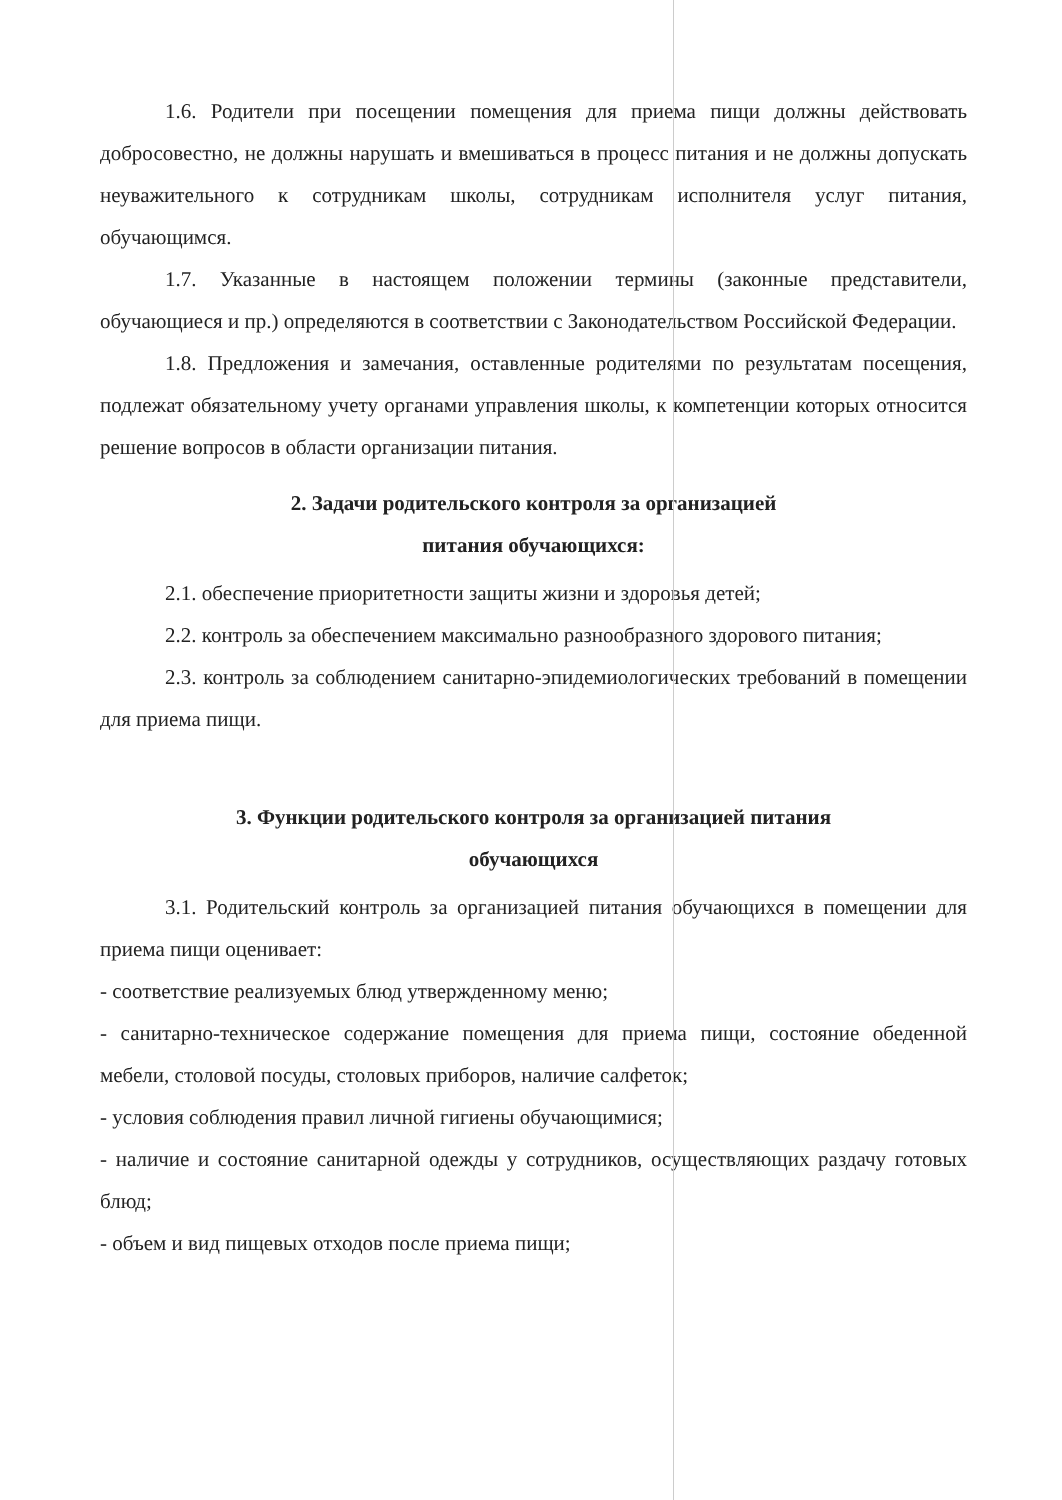1.6. Родители при посещении помещения для приема пищи должны действовать добросовестно, не должны нарушать и вмешиваться в процесс питания и не должны допускать неуважительного к сотрудникам школы, сотрудникам исполнителя услуг питания, обучающимся.
1.7. Указанные в настоящем положении термины (законные представители, обучающиеся и пр.) определяются в соответствии с Законодательством Российской Федерации.
1.8. Предложения и замечания, оставленные родителями по результатам посещения, подлежат обязательному учету органами управления школы, к компетенции которых относится решение вопросов в области организации питания.
2. Задачи родительского контроля за организацией
питания обучающихся:
2.1. обеспечение приоритетности защиты жизни и здоровья детей;
2.2. контроль за обеспечением максимально разнообразного здорового питания;
2.3. контроль за соблюдением санитарно-эпидемиологических требований в помещении для приема пищи.
3. Функции родительского контроля за организацией питания
обучающихся
3.1. Родительский контроль за организацией питания обучающихся в помещении для приема пищи оценивает:
- соответствие реализуемых блюд утвержденному меню;
- санитарно-техническое содержание помещения для приема пищи, состояние обеденной мебели, столовой посуды, столовых приборов, наличие салфеток;
- условия соблюдения правил личной гигиены обучающимися;
- наличие и состояние санитарной одежды у сотрудников, осуществляющих раздачу готовых блюд;
- объем и вид пищевых отходов после приема пищи;